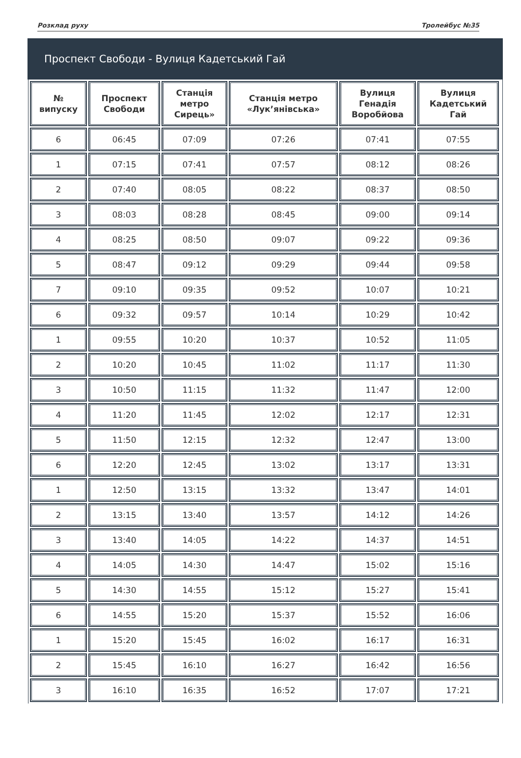Розклад руху Тролейбус №35
Проспект Свободи - Вулиця Кадетський Гай
| № випуску | Проспект Свободи | Станція метро Сирець» | Станція метро «Лук’янівська» | Вулиця Генадія Воробйова | Вулиця Кадетський Гай |
| --- | --- | --- | --- | --- | --- |
| 6 | 06:45 | 07:09 | 07:26 | 07:41 | 07:55 |
| 1 | 07:15 | 07:41 | 07:57 | 08:12 | 08:26 |
| 2 | 07:40 | 08:05 | 08:22 | 08:37 | 08:50 |
| 3 | 08:03 | 08:28 | 08:45 | 09:00 | 09:14 |
| 4 | 08:25 | 08:50 | 09:07 | 09:22 | 09:36 |
| 5 | 08:47 | 09:12 | 09:29 | 09:44 | 09:58 |
| 7 | 09:10 | 09:35 | 09:52 | 10:07 | 10:21 |
| 6 | 09:32 | 09:57 | 10:14 | 10:29 | 10:42 |
| 1 | 09:55 | 10:20 | 10:37 | 10:52 | 11:05 |
| 2 | 10:20 | 10:45 | 11:02 | 11:17 | 11:30 |
| 3 | 10:50 | 11:15 | 11:32 | 11:47 | 12:00 |
| 4 | 11:20 | 11:45 | 12:02 | 12:17 | 12:31 |
| 5 | 11:50 | 12:15 | 12:32 | 12:47 | 13:00 |
| 6 | 12:20 | 12:45 | 13:02 | 13:17 | 13:31 |
| 1 | 12:50 | 13:15 | 13:32 | 13:47 | 14:01 |
| 2 | 13:15 | 13:40 | 13:57 | 14:12 | 14:26 |
| 3 | 13:40 | 14:05 | 14:22 | 14:37 | 14:51 |
| 4 | 14:05 | 14:30 | 14:47 | 15:02 | 15:16 |
| 5 | 14:30 | 14:55 | 15:12 | 15:27 | 15:41 |
| 6 | 14:55 | 15:20 | 15:37 | 15:52 | 16:06 |
| 1 | 15:20 | 15:45 | 16:02 | 16:17 | 16:31 |
| 2 | 15:45 | 16:10 | 16:27 | 16:42 | 16:56 |
| 3 | 16:10 | 16:35 | 16:52 | 17:07 | 17:21 |